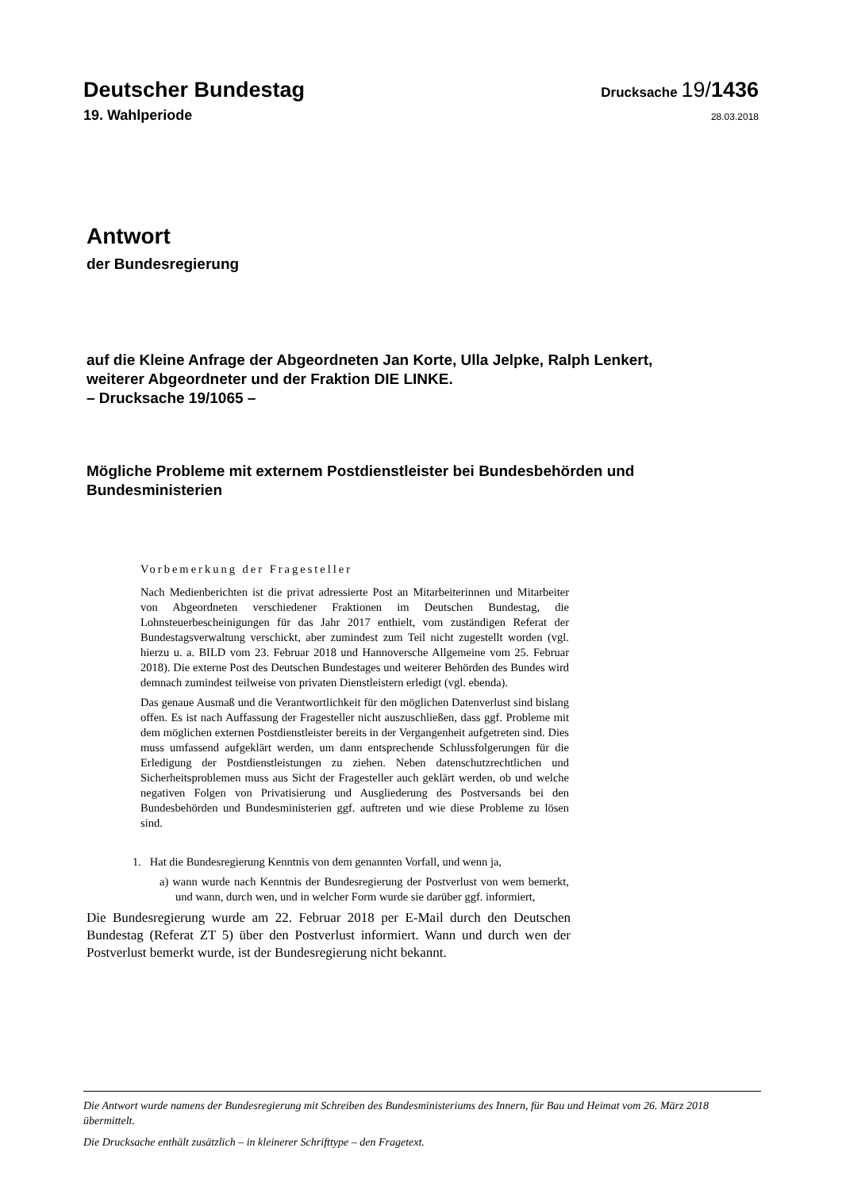Deutscher Bundestag
Drucksache 19/1436
19. Wahlperiode
28.03.2018
Antwort
der Bundesregierung
auf die Kleine Anfrage der Abgeordneten Jan Korte, Ulla Jelpke, Ralph Lenkert,
weiterer Abgeordneter und der Fraktion DIE LINKE.
– Drucksache 19/1065 –
Mögliche Probleme mit externem Postdienstleister bei Bundesbehörden und Bundesministerien
Vorbemerkung der Fragesteller
Nach Medienberichten ist die privat adressierte Post an Mitarbeiterinnen und Mitarbeiter von Abgeordneten verschiedener Fraktionen im Deutschen Bundestag, die Lohnsteuerbescheinigungen für das Jahr 2017 enthielt, vom zuständigen Referat der Bundestagsverwaltung verschickt, aber zumindest zum Teil nicht zugestellt worden (vgl. hierzu u. a. BILD vom 23. Februar 2018 und Hannoversche Allgemeine vom 25. Februar 2018). Die externe Post des Deutschen Bundestages und weiterer Behörden des Bundes wird demnach zumindest teilweise von privaten Dienstleistern erledigt (vgl. ebenda).
Das genaue Ausmaß und die Verantwortlichkeit für den möglichen Datenverlust sind bislang offen. Es ist nach Auffassung der Fragesteller nicht auszuschließen, dass ggf. Probleme mit dem möglichen externen Postdienstleister bereits in der Vergangenheit aufgetreten sind. Dies muss umfassend aufgeklärt werden, um dann entsprechende Schlussfolgerungen für die Erledigung der Postdienstleistungen zu ziehen. Neben datenschutzrechtlichen und Sicherheitsproblemen muss aus Sicht der Fragesteller auch geklärt werden, ob und welche negativen Folgen von Privatisierung und Ausgliederung des Postversands bei den Bundesbehörden und Bundesministerien ggf. auftreten und wie diese Probleme zu lösen sind.
1. Hat die Bundesregierung Kenntnis von dem genannten Vorfall, und wenn ja,
a) wann wurde nach Kenntnis der Bundesregierung der Postverlust von wem bemerkt, und wann, durch wen, und in welcher Form wurde sie darüber ggf. informiert,
Die Bundesregierung wurde am 22. Februar 2018 per E-Mail durch den Deutschen Bundestag (Referat ZT 5) über den Postverlust informiert. Wann und durch wen der Postverlust bemerkt wurde, ist der Bundesregierung nicht bekannt.
Die Antwort wurde namens der Bundesregierung mit Schreiben des Bundesministeriums des Innern, für Bau und Heimat vom 26. März 2018 übermittelt.
Die Drucksache enthält zusätzlich – in kleinerer Schrifttype – den Fragetext.